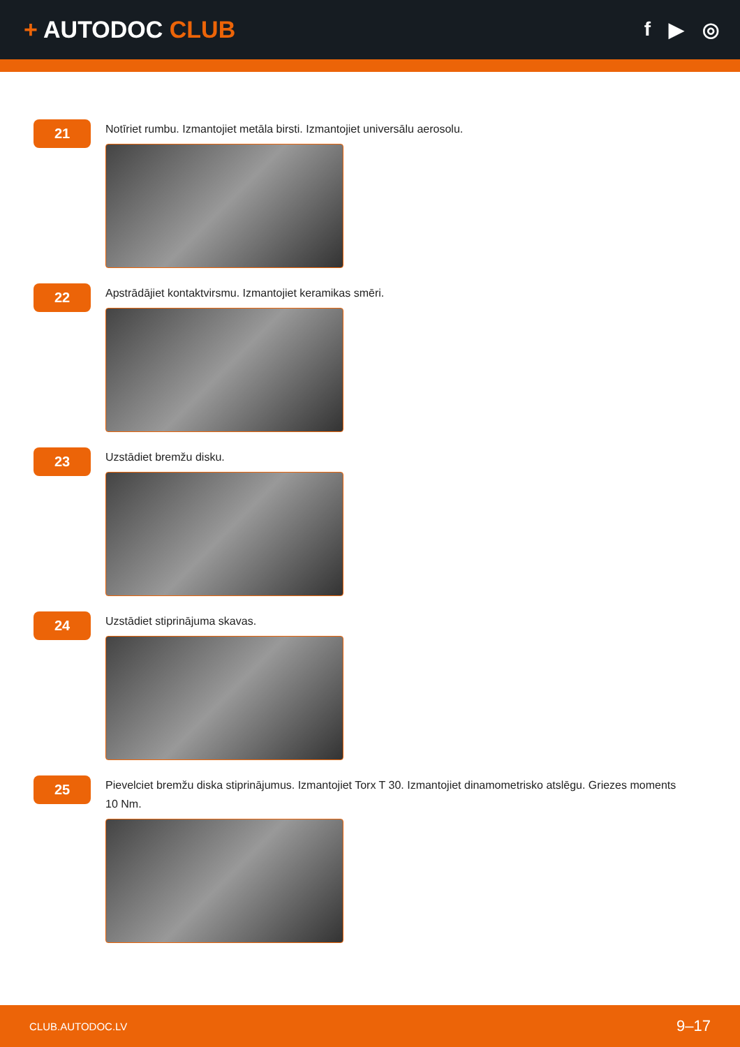+ AUTODOC CLUB
f ▶ ◎
21
Notīriet rumbu. Izmantojiet metāla birsti. Izmantojiet universālu aerosolu.
22
Apstrādājiet kontaktvirsmu. Izmantojiet keramikas smēri.
23
Uzstādiet bremžu disku.
24
Uzstādiet stiprinājuma skavas.
25
Pievelciet bremžu diska stiprinājumus. Izmantojiet Torx T 30. Izmantojiet dinamometrisko atslēgu. Griezes moments 10 Nm.
CLUB.AUTODOC.LV 9–17